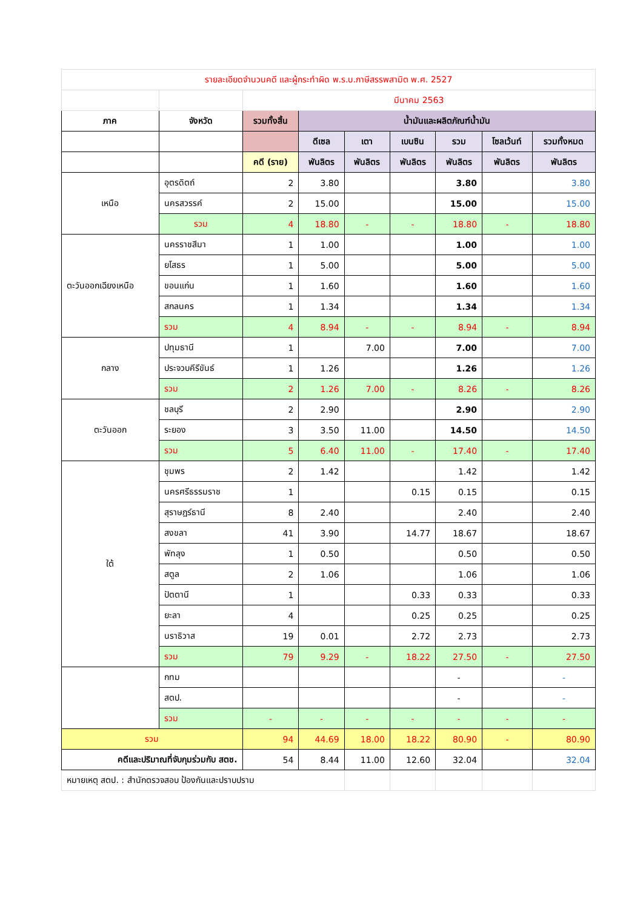| รายละเอียดจำนวนคดี และผู้กระทำผิด พ.ร.บ.ภาษีสรรพสามิต พ.ศ. 2527 | | | | | | | | |
| | | มีนาคม 2563 | | | | | | |
| ภาค | จังหวัด | รวมทั้งสิ้น | น้ำมันและผลิตภัณฑ์น้ำมัน | | | | | |
| | | | ดีเซล | เตา | เบนซิน | รวม | โซลเว้นท์ | รวมทั้งหมด |
| | | คดี (ราย) | พันลิตร | พันลิตร | พันลิตร | พันลิตร | พันลิตร | พันลิตร |
| เหนือ | อุตรดิตถ์ | 2 | 3.80 | | | 3.80 | | 3.80 |
| | นครสวรรค์ | 2 | 15.00 | | | 15.00 | | 15.00 |
| | รวม | 4 | 18.80 | - | - | 18.80 | - | 18.80 |
| ตะวันออกเฉียงเหนือ | นครราชสีมา | 1 | 1.00 | | | 1.00 | | 1.00 |
| | ยโสธร | 1 | 5.00 | | | 5.00 | | 5.00 |
| | ขอนแก่น | 1 | 1.60 | | | 1.60 | | 1.60 |
| | สกลนคร | 1 | 1.34 | | | 1.34 | | 1.34 |
| | รวม | 4 | 8.94 | - | - | 8.94 | - | 8.94 |
| กลาง | ปทุมธานี | 1 | | 7.00 | | 7.00 | | 7.00 |
| | ประจวบคีรีขันธ์ | 1 | 1.26 | | | 1.26 | | 1.26 |
| | รวม | 2 | 1.26 | 7.00 | - | 8.26 | - | 8.26 |
| ตะวันออก | ชลบุรี | 2 | 2.90 | | | 2.90 | | 2.90 |
| | ระยอง | 3 | 3.50 | 11.00 | | 14.50 | | 14.50 |
| | รวม | 5 | 6.40 | 11.00 | - | 17.40 | - | 17.40 |
| ใต้ | ชุมพร | 2 | 1.42 | | | 1.42 | | 1.42 |
| | นครศรีธรรมราช | 1 | | | 0.15 | 0.15 | | 0.15 |
| | สุราษฎร์ธานี | 8 | 2.40 | | | 2.40 | | 2.40 |
| | สงขลา | 41 | 3.90 | | 14.77 | 18.67 | | 18.67 |
| | พัทลุง | 1 | 0.50 | | | 0.50 | | 0.50 |
| | สตูล | 2 | 1.06 | | | 1.06 | | 1.06 |
| | ปัตตานี | 1 | | | 0.33 | 0.33 | | 0.33 |
| | ยะลา | 4 | | | 0.25 | 0.25 | | 0.25 |
| | นราธิวาส | 19 | 0.01 | | 2.72 | 2.73 | | 2.73 |
| | รวม | 79 | 9.29 | - | 18.22 | 27.50 | - | 27.50 |
| | กทม | | | | | - | | - |
| | สตป. | | | | | - | | - |
| | รวม | - | - | - | - | - | - | - |
| รวม | | 94 | 44.69 | 18.00 | 18.22 | 80.90 | - | 80.90 |
| คดีและปริมาณที่จับกุมร่วมกับ สตช. | | 54 | 8.44 | 11.00 | 12.60 | 32.04 | | 32.04 |
| หมายเหตุ สตป. : สำนักตรวจสอบ ป้องกันและปราบปราม | | | | | | | | |